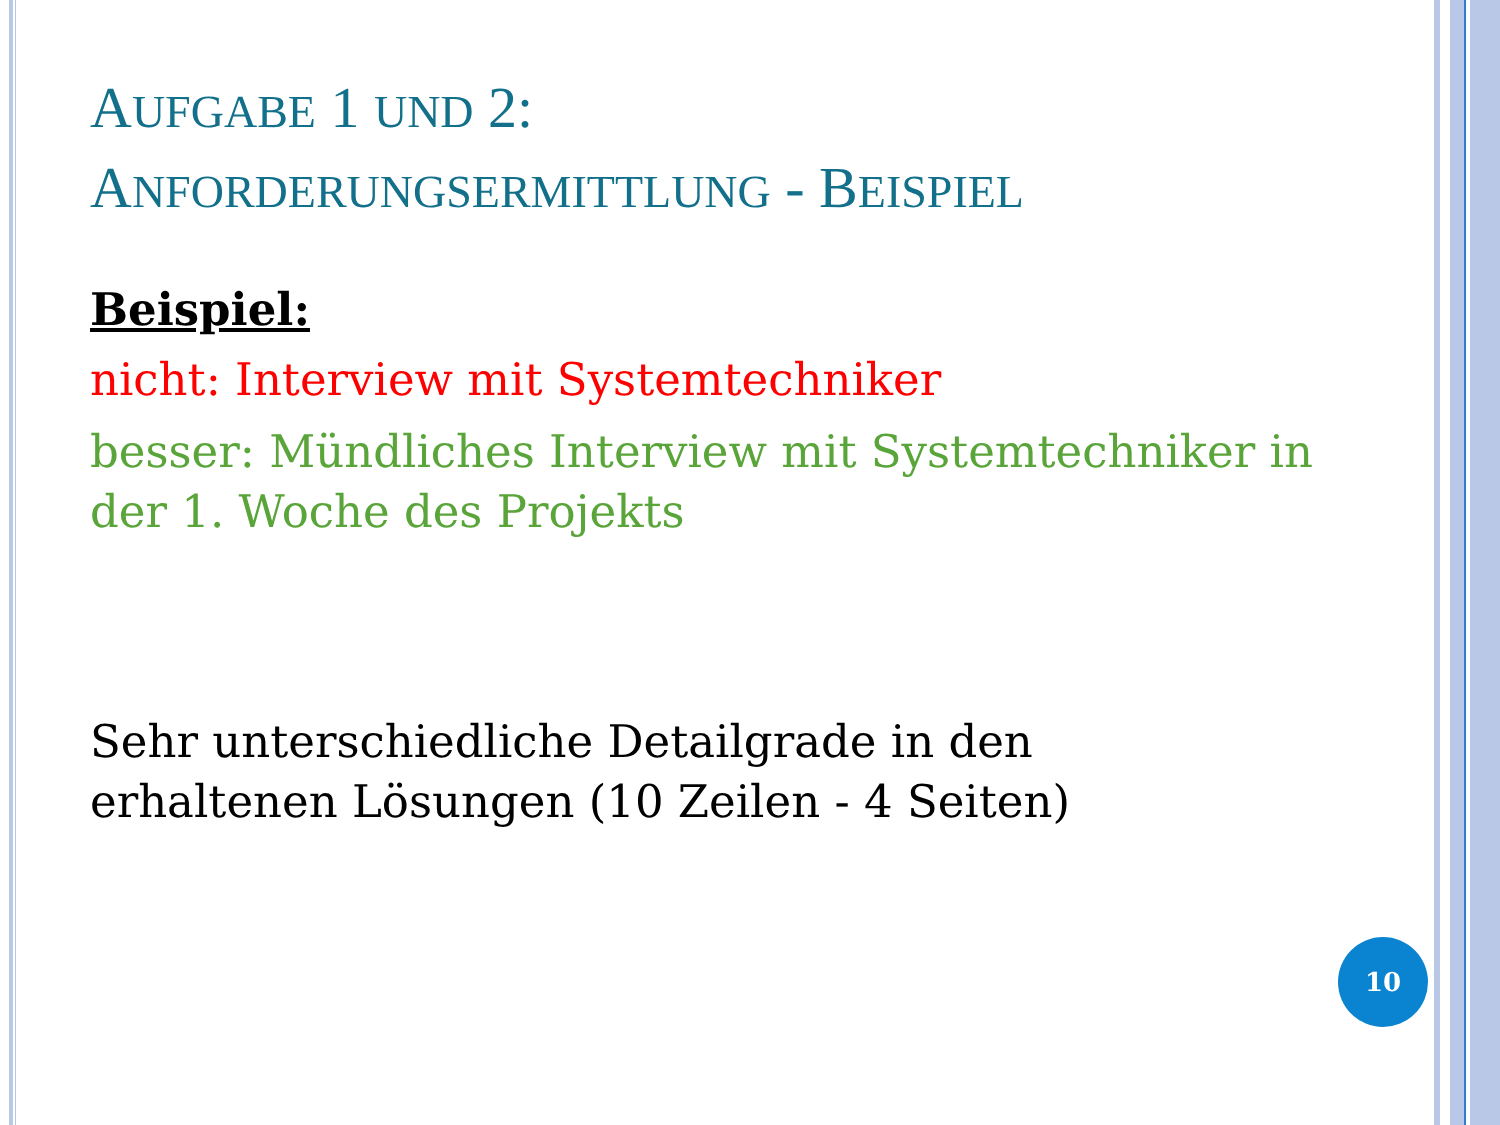AUFGABE 1 UND 2:
ANFORDERUNGSERMITTLUNG - BEISPIEL
Beispiel:
nicht: Interview mit Systemtechniker
besser: Mündliches Interview mit Systemtechniker in der 1. Woche des Projekts
Sehr unterschiedliche Detailgrade in den erhaltenen Lösungen (10 Zeilen - 4 Seiten)
10